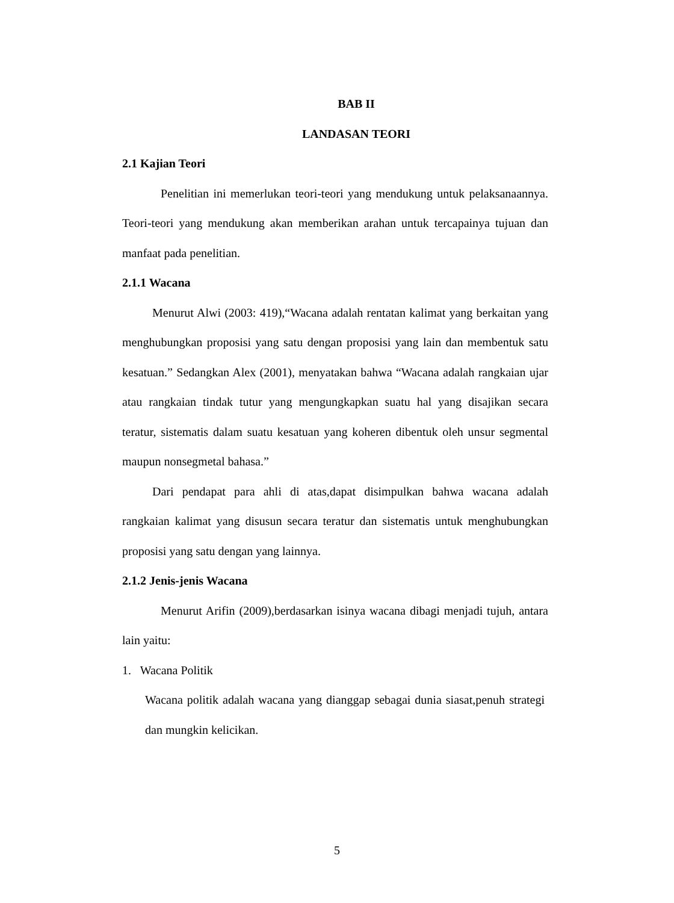BAB II
LANDASAN TEORI
2.1 Kajian Teori
Penelitian ini memerlukan teori-teori yang mendukung untuk pelaksanaannya. Teori-teori yang mendukung akan memberikan arahan untuk tercapainya tujuan dan manfaat pada penelitian.
2.1.1 Wacana
Menurut Alwi (2003: 419),“Wacana adalah rentatan kalimat yang berkaitan yang menghubungkan proposisi yang satu dengan proposisi yang lain dan membentuk satu kesatuan.” Sedangkan Alex (2001), menyatakan bahwa “Wacana adalah rangkaian ujar atau rangkaian tindak tutur yang mengungkapkan suatu hal yang disajikan secara teratur, sistematis dalam suatu kesatuan yang koheren dibentuk oleh unsur segmental maupun nonsegmetal bahasa.”
Dari pendapat para ahli di atas,dapat disimpulkan bahwa wacana adalah rangkaian kalimat yang disusun secara teratur dan sistematis untuk menghubungkan proposisi yang satu dengan yang lainnya.
2.1.2 Jenis-jenis Wacana
Menurut Arifin (2009),berdasarkan isinya wacana dibagi menjadi tujuh, antara lain yaitu:
1. Wacana Politik
Wacana politik adalah wacana yang dianggap sebagai dunia siasat,penuh strategi dan mungkin kelicikan.
5